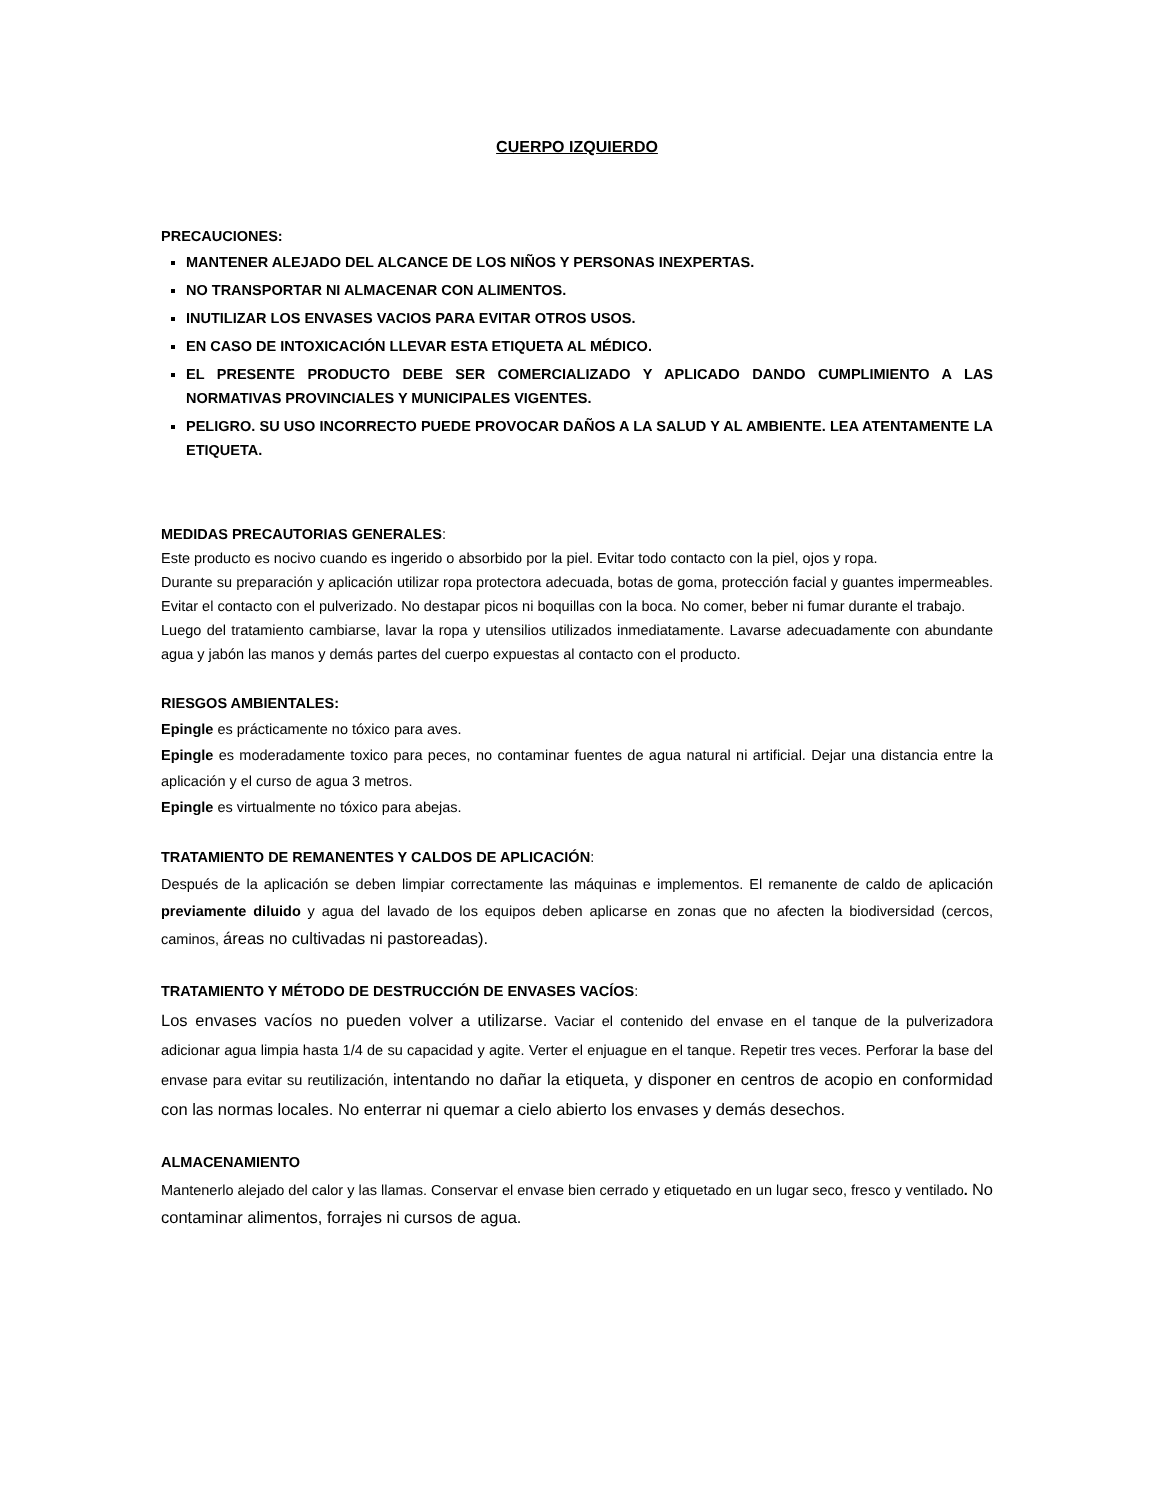CUERPO IZQUIERDO
PRECAUCIONES:
MANTENER ALEJADO DEL ALCANCE DE LOS NIÑOS Y PERSONAS INEXPERTAS.
NO TRANSPORTAR NI ALMACENAR CON ALIMENTOS.
INUTILIZAR LOS ENVASES VACIOS PARA EVITAR OTROS USOS.
EN CASO DE INTOXICACIÓN LLEVAR ESTA ETIQUETA AL MÉDICO.
EL PRESENTE PRODUCTO DEBE SER COMERCIALIZADO Y APLICADO DANDO CUMPLIMIENTO A LAS NORMATIVAS PROVINCIALES Y MUNICIPALES VIGENTES.
PELIGRO. SU USO INCORRECTO PUEDE PROVOCAR DAÑOS A LA SALUD Y AL AMBIENTE. LEA ATENTAMENTE LA ETIQUETA.
MEDIDAS PRECAUTORIAS GENERALES:
Este producto es nocivo cuando es ingerido o absorbido por la piel. Evitar todo contacto con la piel, ojos y ropa.
Durante su preparación y aplicación utilizar ropa protectora adecuada, botas de goma, protección facial y guantes impermeables. Evitar el contacto con el pulverizado. No destapar picos ni boquillas con la boca. No comer, beber ni fumar durante el trabajo.
Luego del tratamiento cambiarse, lavar la ropa y utensilios utilizados inmediatamente. Lavarse adecuadamente con abundante agua y jabón las manos y demás partes del cuerpo expuestas al contacto con el producto.
RIESGOS AMBIENTALES:
Epingle es prácticamente no tóxico para aves.
Epingle es moderadamente toxico para peces, no contaminar fuentes de agua natural ni artificial. Dejar una distancia entre la aplicación y el curso de agua 3 metros.
Epingle es virtualmente no tóxico para abejas.
TRATAMIENTO DE REMANENTES Y CALDOS DE APLICACIÓN:
Después de la aplicación se deben limpiar correctamente las máquinas e implementos. El remanente de caldo de aplicación previamente diluido y agua del lavado de los equipos deben aplicarse en zonas que no afecten la biodiversidad (cercos, caminos, áreas no cultivadas ni pastoreadas).
TRATAMIENTO Y MÉTODO DE DESTRUCCIÓN DE ENVASES VACÍOS:
Los envases vacíos no pueden volver a utilizarse. Vaciar el contenido del envase en el tanque de la pulverizadora adicionar agua limpia hasta 1/4 de su capacidad y agite. Verter el enjuague en el tanque. Repetir tres veces. Perforar la base del envase para evitar su reutilización, intentando no dañar la etiqueta, y disponer en centros de acopio en conformidad con las normas locales. No enterrar ni quemar a cielo abierto los envases y demás desechos.
ALMACENAMIENTO
Mantenerlo alejado del calor y las llamas. Conservar el envase bien cerrado y etiquetado en un lugar seco, fresco y ventilado. No contaminar alimentos, forrajes ni cursos de agua.